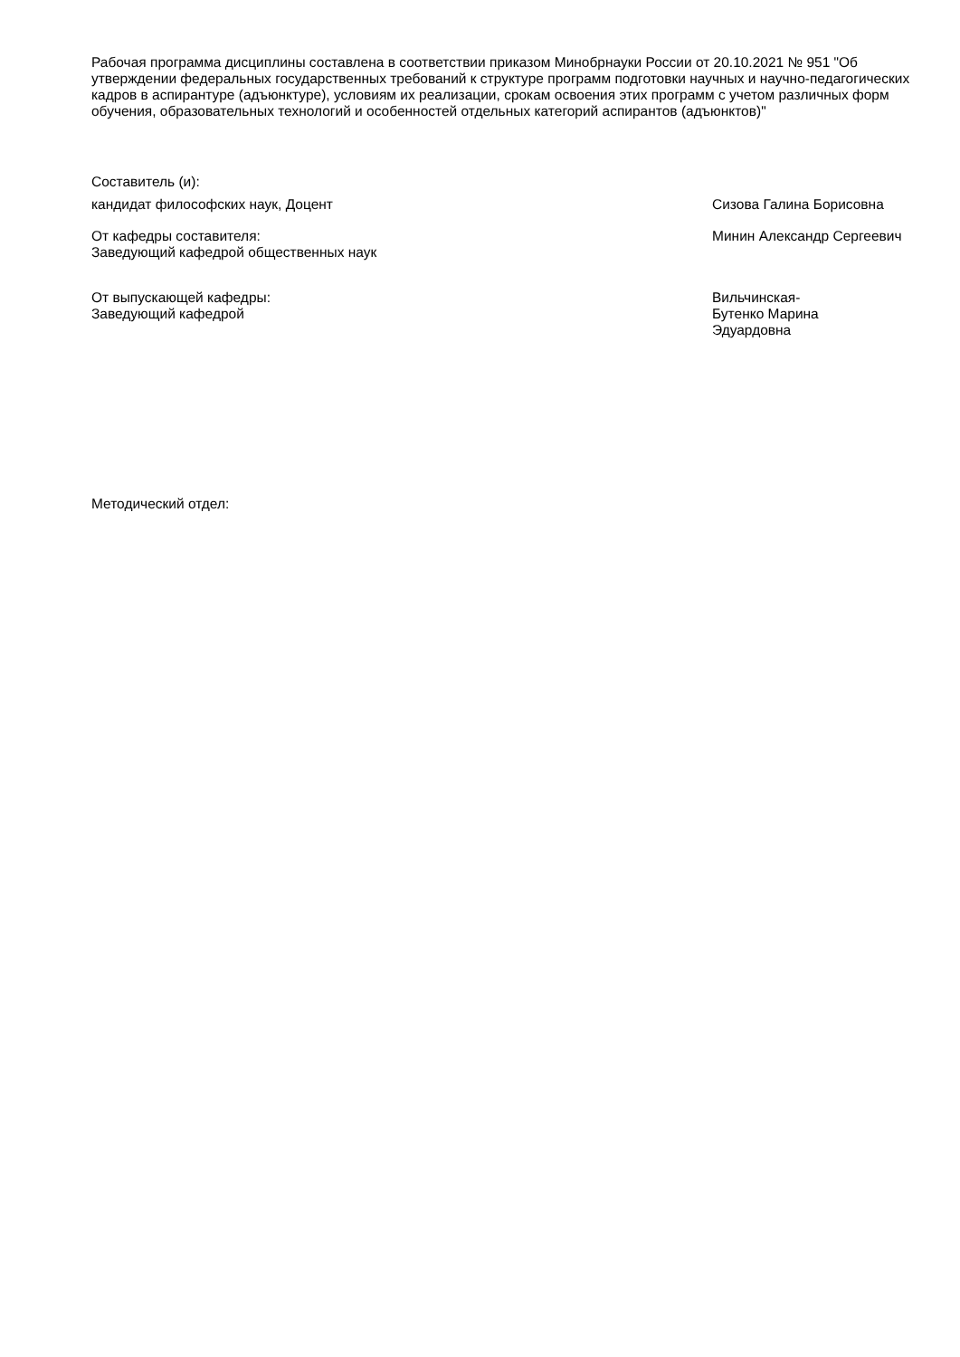Рабочая программа дисциплины составлена в соответствии приказом Минобрнауки России от 20.10.2021 № 951 "Об утверждении федеральных государственных требований к структуре программ подготовки научных и научно-педагогических кадров в аспирантуре (адъюнктуре), условиям их реализации, срокам освоения этих программ с учетом различных форм обучения, образовательных технологий и особенностей отдельных категорий аспирантов (адъюнктов)"
Составитель (и):
кандидат философских наук, Доцент
Сизова Галина Борисовна
От кафедры составителя:
Заведующий кафедрой общественных наук
Минин Александр Сергеевич
От выпускающей кафедры:
Заведующий кафедрой
Вильчинская-Бутенко Марина Эдуардовна
Методический отдел: